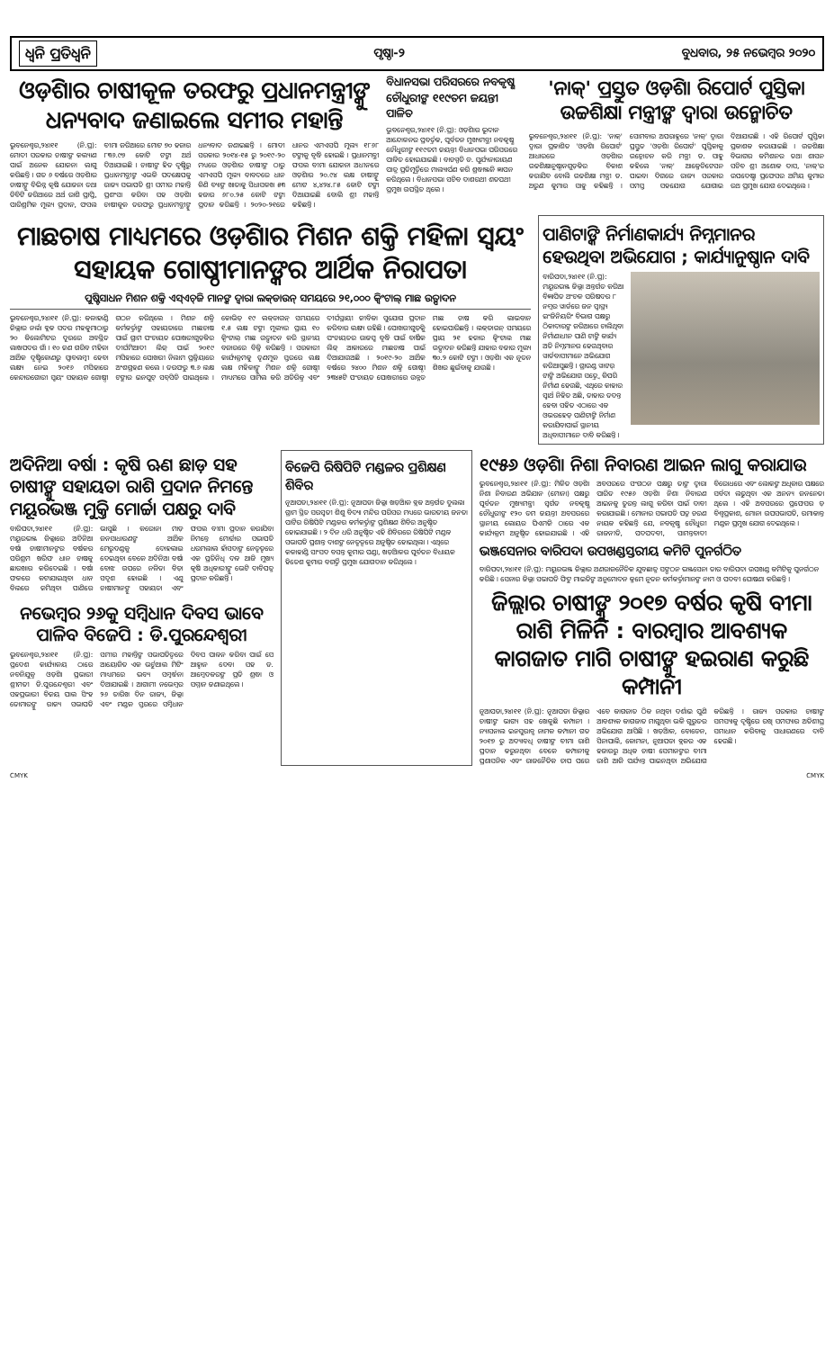ଧ୍ୱନି ପ୍ରତିଧ୍ୱନି ପୃଷ୍ଠା-୨ ବୁଧବାର, ୨୫ ନଭେମ୍ବର ୨୦୨୦
ଓଡ଼ିଶାର ଚାଷୀକୂଳ ତରଫରୁ ପ୍ରଧାନମନ୍ତ୍ରୀଙ୍କୁ ଧନ୍ୟବାଦ ଜଣାଇଲେ ସମୀର ମହାନ୍ତି
ଭୁବନେଶ୍ୱର,୨୪।୧୧ (ନି.ପ୍ର): ମୋଦୀ ସରକାର ଚାଷୀଙ୍କ କଲ୍ୟାଣ ପାଇଁ ଅନେକ ଯୋଜନା ଲାଗୁ କରିଛନ୍ତି । ଗତ ୬ ବର୍ଷରେ ଓଡ଼ିଶାର ଚାଷୀଙ୍କୁ ବିଭିନ୍ନ କୃଷି ଯୋଜନା ତଥା ଡିବିଟି ଜରିଆରେ ଅର୍ଥ ରାଶି ପ୍ରାପ୍ତି, ପାରିଶ୍ରମିକ ମୂଲ୍ୟ ପ୍ରଦାନ, ଫସଲ ବୀମା ଜରିଆରେ ମୋଟ ୭୦ ହଜାର ୮୩୬.୯୭ କୋଟି ଟଙ୍କା ଅର୍ଥ ଦିଆଯାଇଛି । ଚାଷୀଙ୍କ ହିତ ଦୃଷ୍ଟିରୁ ପ୍ରଧାନମନ୍ତ୍ରୀଙ୍କ ଏଭଳି ପଦକ୍ଷେପକୁ ରାଜ୍ୟ ସଭାପତି ଶ୍ରୀ ସମୀର ମହାନ୍ତି ପ୍ରଶଂସା କରିବା ସହ ଓଡ଼ିଶା ଚାଷୀକୂଳ ତରଫରୁ ପ୍ରଧାନମନ୍ତ୍ରୀଙ୍କୁ ଧନ୍ୟବାଦ ଜଣାଇଛନ୍ତି । ମୋଦୀ ସରକାର ୨୦୧୪-୧୫ ରୁ ୨୦୧୯-୨୦ ମଧ୍ୟରେ ଓଡ଼ିଶାର ଚାଷୀଙ୍କ ଠାରୁ ଏମଏସପି ମୂଲ୍ୟ ବାବଦରେ ଧାନ କିଣି ବ୍ୟାଙ୍କ ଖାତାକୁ ସିଧାସଳଖ ୫୩ ହଜାର ୬୮୦.୨୫ କୋଟି ଟଙ୍କା ପ୍ରଦାନ କରିଛନ୍ତି । ୨୦୨୦-୨୧ରେ ଧାନର ଏମଏସପି ମୂଲ୍ୟ ୧୮୬୮ ଟଙ୍କାକୁ ବୃଦ୍ଧି ହୋଇଛି । ପ୍ରଧାନମନ୍ତ୍ରୀ ଫସଲ ବୀମା ଯୋଜନା ଅଧୀନରେ ଓଡ଼ିଶାର ୨୦.୯୪ ଲକ୍ଷ ଚାଷୀଙ୍କୁ ମୋଟ ୪,୪୨୪.୮୫ କୋଟି ଟଙ୍କା ଦିଆଯାଇଛି ବୋଲି ଶ୍ରୀ ମହାନ୍ତି କହିଛନ୍ତି ।
ବିଧାନସଭା ପରିସରରେ ନବକୃଷ୍ଣ ଚୌଧୁରୀଙ୍କ ୧୧୯ତମ ଜୟନ୍ତୀ ପାଳିତ
ଭୁବନେଶ୍ୱର,୨୪।୧୧ (ନି.ପ୍ର): ଓଡ଼ିଶାର ଭୂଦାନ ଆନ୍ଦୋଳନର ପ୍ରବର୍ତ୍ତକ, ପୂର୍ବତନ ମୁଖ୍ୟମନ୍ତ୍ରୀ ନବକୃଷ୍ଣ ଚୌଧୁରୀଙ୍କ ୧୧୯ତମ ଜୟନ୍ତୀ ବିଧାନସଭା ପରିସରରେ ପାଳିତ ହୋଇଯାଇଛି । ବାଚସ୍ପତି ଡ. ସୂର୍ଯ୍ୟନାରାୟଣ ପାତ୍ର ପ୍ରତିମୂର୍ତ୍ତିରେ ମାଲ୍ୟାର୍ପଣ କରି ଶ୍ରଦ୍ଧାଞ୍ଜଳି ଜ୍ଞାପନ କରିଥିଲେ । ବିଧାନସଭା ସଚିବ ଦାଶରଥୀ ଶତପଥୀ ପ୍ରମୁଖ ଉପସ୍ଥିତ ଥିଲେ ।
'ନାକ୍' ପ୍ରସ୍ତୁତ ଓଡ଼ିଶା ରିପୋର୍ଟ ପୁସ୍ତିକା ଉଚ୍ଚଶିକ୍ଷା ମନ୍ତ୍ରୀଙ୍କ ଦ୍ୱାରା ଉନ୍ମୋଚିତ
ଭୁବନେଶ୍ୱର,୨୪।୧୧ (ନି.ପ୍ର): 'ନାକ୍' ଦ୍ୱାରା ପ୍ରକାଶିତ 'ଓଡ଼ିଶା ରିପୋର୍ଟ' ଆଧାରରେ ଓଡ଼ିଶାର ଉଚ୍ଚଶିକ୍ଷାନୁଷ୍ଠାନଗୁଡ଼ିକର ବିକାଶ କରାଯିବ ବୋଲି ଉଚ୍ଚଶିକ୍ଷା ମନ୍ତ୍ରୀ ଡ. ଅରୁଣ କୁମାର ସାହୁ କହିଛନ୍ତି । ସୋମବାର ଅପରାହ୍ନରେ 'ନାକ୍' ଦ୍ୱାରା ପ୍ରସ୍ତୁତ 'ଓଡ଼ିଶା ରିପୋର୍ଟ' ପୁସ୍ତିକାକୁ ଉନ୍ମୋଚନ କରି ମନ୍ତ୍ରୀ ଡ. ସାହୁ କହିଲେ 'ନାକ୍' ଆକ୍ରେଡିଟେସନ ପାଇବା ଦିଗରେ ରାଜ୍ୟ ସରକାର ସମସ୍ତ ସହଯୋଗ ଯୋଗାଇ ଦିଆଯାଉଛି । ଏହି ରିପୋର୍ଟ ପୁସ୍ତିକା ପ୍ରକାଶକ କରାଯାଇଛି । ଉଚ୍ଚଶିକ୍ଷା ବିଭାଗର କମିଶନର ତଥା ଶାସନ ସଚିବ ଶ୍ରୀ ଅଶୋକ ଦାସ, 'ନାକ୍'ର ଉପଦେଷ୍ଟା ପ୍ରଫେସର ଅମିୟ କୁମାର ରଥ ପ୍ରମୁଖ ଯୋଗ ଦେଇଥିଲେ ।
ମାଛଚାଷ ମାଧ୍ୟମରେ ଓଡ଼ିଶାର ମିଶନ ଶକ୍ତି ମହିଳା ସ୍ୱୟଂ ସହାୟକ ଗୋଷ୍ଠୀମାନଙ୍କର ଆର୍ଥିକ ନିରାପତା
ପୁଷ୍ଟିସାଧନ ମିଶନ ଶକ୍ତି ଏସ୍‌ଏଚ୍‌ଜି ମାନଙ୍କ ଦ୍ୱାରା ଲକ୍‌ଡାଉନ୍ ସମୟରେ ୨୧,୦୦୦ କ୍ୱିଂଟାଲ୍ ମାଛ ଉତ୍ପାଦନ
ଭୁବନେଶ୍ୱର,୨୪।୧୧ (ନି.ପ୍ର): କଳାହାଣ୍ଡି ଜିଲ୍ଲାର ନର୍ଲା ବ୍ଲକ ସଦର ମହକୁମାଠାରୁ ୨୦ କିଲୋମିଟର ଦୂରରେ ଅବସ୍ଥିତ ଲାଖପଦର ଗାଁ । ୧୦ ଜଣ ଗରିବ ମହିଳା ଆର୍ଥିକ ଦୃଷ୍ଟିକୋଣରୁ ସ୍ୱାବଲମ୍ବୀ ହେବା ଲକ୍ଷ୍ୟ ନେଇ ୨୦୧୬ ମସିହାରେ କେନ୍ଦାରଗୋରୀ ସ୍ୱୟଂ ସହାୟକ ଗୋଷ୍ଠୀ ଗଠନ କରିଥିଲେ । ମିଶନ ଶକ୍ତି କର୍ମକର୍ତ୍ତାଙ୍କ ସହାୟତାରେ ମାଛଚାଷ ପାଇଁ ଗ୍ରାମ ପଂଚାୟତ ପୋଖରୀଗୁଡ଼ିକର ଦୀର୍ଘମିଆଦୀ ଲିଜ୍ ପାଇଁ ୨୦୧୯ ମସିହାରେ ପୋଖରୀ ନିଲାମ ପ୍ରକ୍ରିୟାରେ ଅଂଶଗ୍ରହଣ କଲେ । ତରଫରୁ ୩.୬ ଲକ୍ଷ ଟଙ୍କାର ଇନପୁଟ୍ ସବ୍‌ସିଡି ପାଇଥିଲେ । କୋଭିଡ୍ ୧୯ ଲକ୍‌ଡାଉନ୍ ସମୟରେ ୧.୫ ଲକ୍ଷ ଟଙ୍କା ମୂଲ୍ୟର ପ୍ରାୟ ୧୦ କ୍ୱିଂଟାଲ୍ ମାଛ ଉତ୍ପାଦନ କରି ସ୍ଥାନୀୟ ବଜାରରେ ବିକ୍ରି କରିଛନ୍ତି । ସରକାରୀ କାର୍ଯ୍ୟକ୍ରମକୁ ତୃଣମୂଳ ସ୍ତରରେ ଲକ୍ଷ ଲକ୍ଷ ମହିଳାଙ୍କୁ ମିଶନ ଶକ୍ତି ଗୋଷ୍ଠୀ ମାଧ୍ୟମରେ ସାମିଲ କରି ଅତିରିକ୍ତ ଏବଂ ଦୀର୍ଘସ୍ଥାୟୀ ଜୀବିକା ସୁଯୋଗ ପ୍ରଦାନ କରିବାର ଲକ୍ଷ୍ୟ ରହିଛି । ପୋଖରୀଗୁଡ଼ିକୁ ପଂଚାୟତର ରାଜସ୍ୱ ବୃଦ୍ଧି ପାଇଁ ବାର୍ଷିକ ଲିଜ୍ ଆକାରରେ ମାଛଚାଷ ପାଇଁ ଦିଆଯାଉଅଛି । ୨୦୧୯-୨୦ ଆର୍ଥିକ ବର୍ଷରେ ୨୪୦୦ ମିଶନ ଶକ୍ତି ଗୋଷ୍ଠୀ ୨୩୪୫ଟି ପଂଚାୟତ ପୋଖରୀରେ ଉନ୍ନତ ମାଛ ଚାଷ କରି ଲାଭବାନ ହୋଇପାରିଛନ୍ତି । ଲକ୍‌ଡାଉନ୍ ସମୟରେ ପ୍ରାୟ ୨୧ ହଜାର କ୍ୱିଂଟାଲ ମାଛ ଉତ୍ପାଦନ କରିଛନ୍ତି ଯାହାର ବଜାର ମୂଲ୍ୟ ୩୦.୨ କୋଟି ଟଙ୍କା । ଓଡ଼ିଶା ଏକ ନୂତନ ଶିଖର ଛୁଇଁବାକୁ ଯାଉଛି ।
ପାଣିଟାଙ୍କି ନିର୍ମାଣକାର୍ଯ୍ୟ ନିମ୍ନମାନର ହେଉଥିବା ଅଭିଯୋଗ ; କାର୍ଯ୍ୟାନୁଷ୍ଠାନ ଦାବି
ବାରିପଦା,୨୪।୧୧ (ନି.ପ୍ର): ମୟୂରଭଞ୍ଜ ଜିଲ୍ଲା ଅନ୍ତର୍ଗତ କରିଆ ବିଜ୍ଞାପିତ ଅଂଚଳ ପରିଷଦର ୮ ନମ୍ବର ୱାର୍ଡରେ ଜନ ସ୍ୱାସ୍ଥ୍ୟ ଇଂଜିନିୟରିଂ ବିଭାଗ ପକ୍ଷରୁ ଠିକାଦାରଙ୍କ ଜରିଆରେ ଚାଲିଥିବା ନିର୍ମାଣାଧୀନ ପାଣି ଟାଙ୍କି କାର୍ଯ୍ୟ ଅତି ନିମ୍ନମାନର ହେଉଥିବାର ୱାର୍ଡବାସୀମାନେ ଅଭିଯୋଗ କରିଆସୁଛନ୍ତି । ଗ୍ରାଉଣ୍ଡ ୱାଟର୍ ଟାଙ୍କି ଅଭିଯୋଗ ସତ୍ତ୍ୱେ କିପରି ନିର୍ମାଣ ହେଉଛି, ଏଥିରେ କାହାର ସ୍ୱାର୍ଥ ନିହିତ ଅଛି, ତାହାର ତଦନ୍ତ ହେବା ସହିତ ଏଠାରେ ଏକ ଓଭରହେଡ୍ ପାଣିଟାଙ୍କି ନିର୍ମାଣ କରାଯିବାପାଇଁ ସ୍ଥାନୀୟ ଅଧିବାସୀମାନେ ଦାବି କରିଛନ୍ତି ।
ଅଦିନିଆ ବର୍ଷା : କୃଷି ଋଣ ଛାଡ଼ ସହ ଚାଷୀଙ୍କୁ ସହାୟତା ରାଶି ପ୍ରଦାନ ନିମନ୍ତେ ମୟୂରଭଞ୍ଜ ମୁକ୍ତି ମୋର୍ଚ୍ଚା ପକ୍ଷରୁ ଦାବି
ବାରିପଦା,୨୪।୧୧ (ନି.ପ୍ର): ମୟୂରଭଞ୍ଜ ଜିଲ୍ଲାରେ ଅଦିନିଆ ବର୍ଷା ଚାଷୀମାନଙ୍କର ବର୍ଷକର ପରିଶ୍ରମ ଖରିଫ ଧାନ ଚାଷକୁ ଛାରଖାର କରିଦେଇଛି । ବର୍ଷା ଫଳରେ କଟାଯାଇଥିବା ଧାନ ବିଲରେ ଜମିଥିବା ପାଣିରେ ଭାସୁଛି । କରୋନା ମାଡ଼ ଜନସାଧାରଣଙ୍କ ଆର୍ଥିକ ମେରୁଦଣ୍ଡକୁ ଦୋହଲାଇ ଦେଇଥିବା ବେଳେ ଅଦିନିଆ ବର୍ଷା ବୋଝ ଉପରେ ନଳିତା ବିଡ଼ା ସଦୃଶ ହୋଇଛି । ଏଣୁ ଚାଷୀମାନଙ୍କୁ ସହାୟତା ଏବଂ ଫସଲ ବୀମା ପ୍ରଦାନ କରାଯିବା ନିମନ୍ତେ ମୋର୍ଚ୍ଚାର ସଭାପତି ଧରମଲାଲ ହାଁସଦାଙ୍କ ନେତୃତ୍ୱରେ ଏକ ପ୍ରତିନିଧି ଦଳ ଆଜି ମୁଖ୍ୟ କୃଷି ଅଧିକାରୀଙ୍କୁ ଭେଟି ଦାବିପତ୍ର ପ୍ରଦାନ କରିଛନ୍ତି ।
ନଭେମ୍ବର ୨୬କୁ ସମ୍ବିଧାନ ଦିବସ ଭାବେ ପାଳିବ ବିଜେପି : ଡି.ପୁରନ୍ଦେଶ୍ୱରୀ
ଭୁବନେଶ୍ୱର,୨୪।୧୧ (ନି.ପ୍ର): ପ୍ରଦେଶ କାର୍ଯ୍ୟାଳୟ ଠାରେ ନବନିଯୁକ୍ତ ଓଡ଼ିଶା ପ୍ରଭାରୀ ଶ୍ରୀମତୀ ଡି.ପୁରନ୍ଦେଶ୍ୱରୀ ଏବଂ ସହପ୍ରଭାରୀ ବିଜୟ ପାଲ ସିଂହ ତୋମାରଙ୍କୁ ରାଜ୍ୟ ସଭାପତି ସମୀର ମହାନ୍ତିଙ୍କ ସଭାପତିତ୍ୱରେ ଆୟୋଜିତ ଏକ ଭର୍ଚୁଆଲ ମିଟିଂ ମାଧ୍ୟମରେ ଭବ୍ୟ ସମ୍ବର୍ଦ୍ଧନା ଦିଆଯାଇଛି । ଆଗାମୀ ନଭେମ୍ବର ୨୬ ତାରିଖ ଦିନ ରାଜ୍ୟ, ଜିଲ୍ଲା ଏବଂ ମଣ୍ଡଳ ସ୍ତରରେ ସମ୍ବିଧାନ ଦିବସ ପାଳନ କରିବା ପାଇଁ ସେ ଆହ୍ୱାନ ଦେବା ସହ ଡ. ଆମ୍ବେଦକରଙ୍କ ପ୍ରତି ଶ୍ରଦ୍ଧା ଓ ସମ୍ମାନ ଜଣାଇଥିଲେ ।
ବିଜେପି ରିଷିପିଟି ମଣ୍ଡଳର ପ୍ରଶିକ୍ଷଣ ଶିବିର
ନୂଆପଡା,୨୪।୧୧ (ନି.ପ୍ର): ନୂଆପଡା ଜିଲ୍ଲା ଖଡ଼ିଆଳ ବ୍ଲକ ଅନ୍ତର୍ଗତ ଦୁଲଲା ଗ୍ରାମ ସ୍ଥିତ ସରସ୍ୱତୀ ଶିଶୁ ବିଦ୍ୟା ମନ୍ଦିର ପରିସର ମଧ୍ୟରେ ଭାରତୀୟ ଜନତା ପାର୍ଟିର ରିଷିପିଟି ମଣ୍ଡଳର କର୍ମକର୍ତ୍ତାଙ୍କ ପ୍ରଶିକ୍ଷଣ ଶିବିର ଅନୁଷ୍ଠିତ ହୋଇଯାଇଛି । ୨ ଦିନ ଧରି ଅନୁଷ୍ଠିତ ଏହି ଶିବିରରେ ରିଷିପିଟି ମଣ୍ଡଳ ସଭାପତି ପ୍ରଶାନ୍ତ ଦାଶଙ୍କ ନେତୃତ୍ୱରେ ଅନୁଷ୍ଠିତ ହୋଇଥିଲା । ଏଥିରେ କଳାହାଣ୍ଡି ସାଂସଦ ବସନ୍ତ କୁମାର ପଣ୍ଡା, ଖଡ଼ିଆଳର ପୂର୍ବତନ ବିଧାୟକ ହିତେଶ କୁମାର ବଗର୍ତ୍ତି ପ୍ରମୁଖ ଯୋଗଦାନ କରିଥିଲେ ।
୧୯୫୬ ଓଡ଼ିଶା ନିଶା ନିବାରଣ ଆଇନ ଲାଗୁ କରାଯାଉ
ଭୁବନେଶ୍ୱର,୨୪।୧୧ (ନି.ପ୍ର): ମିଳିତ ଓଡ଼ିଶା ନିଶା ନିବାରଣ ଅଭିଯାନ (ମୋନା) ପକ୍ଷରୁ ପୂର୍ବତନ ମୁଖ୍ୟମନ୍ତ୍ରୀ ସ୍ୱର୍ଗତ ନବକୃଷ୍ଣ ଚୌଧୁରୀଙ୍କ ୧୨୦ ତମ ଜୟନ୍ତୀ ଅବସରରେ ସ୍ଥାନୀୟ ଲୋୟର ପିଏମଜି ଠାରେ ଏକ କାର୍ଯ୍ୟକ୍ରମ ଅନୁଷ୍ଠିତ ହୋଇଯାଇଛି । ଏହି ଅବସରରେ ସଂଗଠନ ପକ୍ଷରୁ ତାଙ୍କ ଦ୍ୱାରା ପାରିତ ୧୯୫୬ ଓଡ଼ିଶା ନିଶା ନିବାରଣ ଆଇନକୁ ତୁରନ୍ତ ଲାଗୁ କରିବା ପାଇଁ ଦାବୀ କରାଯାଇଛି । ମୋନାର ସଭାପତି ପଦ୍ମ ଚରଣ ନାୟକ କହିଛନ୍ତି ଯେ, ନବକୃଷ୍ଣ ଚୌଧୁରୀ ରାଜନୀତି, ପଦପଦବୀ, ସାମନ୍ତବାଦୀ ବିରୋଧରେ ଏବଂ ଲୋକଙ୍କ ଅଧିକାର ପକ୍ଷରେ ସର୍ବଦା ଲଢୁଥିବା ଏକ ଅନନ୍ୟ ଜନନେତା ଥିଲେ । ଏହି ଅବସରରେ ପ୍ରଫେସର ଡ଼ ବିଶ୍ୱପ୍ରକାଶ, ମୋନା ଉପସଭାପତି, ରମାକାନ୍ତ ମଣ୍ଡଳ ପ୍ରମୁଖ ଯୋଗ ଦେଇଥିଲେ ।
ଭଞ୍ଜସେନାର ବାରିପଦା ଉପଖଣ୍ଡସ୍ତରୀୟ କମିଟି ପୁନର୍ଗଠିତ
ବାରିପଦା,୨୪।୧୧ (ନି.ପ୍ର): ମୟୂରଭଞ୍ଜ ଜିଲ୍ଲାର ଅଣରାଜନୈତିକ ଯୁବଛାତ୍ର ସଙ୍ଗଠନ ଭଞ୍ଜସେନା ତାର ବାରିପଦା ଉପଖଣ୍ଡ କମିଟିକୁ ପୁନର୍ଗଠନ କରିଛି । ସେନାର ଜିଲ୍ଲା ସଭାପତି ଫିଟୁ ମାଇତିଙ୍କ ଅନୁମୋଦନ କ୍ରମେ ନୂତନ କର୍ମକର୍ତ୍ତାମାନଙ୍କ ନାମ ଓ ପଦବୀ ଘୋଷଣା କରିଛନ୍ତି ।
ଜିଲ୍ଲାର ଚାଷୀଙ୍କୁ ୨୦୧୭ ବର୍ଷର କୃଷି ବୀମା ରାଶି ମିଳିନି : ବାରମ୍ବାର ଆବଶ୍ୟକ କାଗଜାତ ମାଗି ଚାଷୀଙ୍କୁ ହଇରାଣ କରୁଛି କମ୍ପାନୀ
ନୂଆପଡା,୨୪।୧୧ (ନି.ପ୍ର): ନୂଆପଡା ଜିଲ୍ଲାର ଚାଷୀଙ୍କ ଭାଗ୍ୟ ସହ ଖେଳୁଛି କମ୍ପାନୀ । ନ୍ୟାସନାଲ ଇନସୁରାନ୍ସ ନାମକ କମ୍ପାନୀ ଗତ ୨୦୧୭ ରୁ ଅଦ୍ୟାବଧି ଚାଷୀଙ୍କ ବୀମା ରାଶି ପ୍ରଦାନ କରୁନଥିବା ବେଳେ କମ୍ପାନୀକୁ ପ୍ରଶାସନିକ ଏବଂ ରାଜନୈତିକ ଚାପ ପରେ ଏବେ କାଗଜାତ ଠିକ ନଥିବା ଦର୍ଶାଇ ପୁଣି ଆବଶ୍ୟକ କାଗଜାତ ମାଗୁଥିବା ଭଳି ଗୁରୁତର ଅଭିଯୋଗ ଆସିଛି । ଖଡ଼ିଆଳ, ବୋଡେନ, ସିନାପାଲି, କୋମନା, ନୂଆପଡା ବ୍ଲକର ଏକ ହଜାରରୁ ଅଧିକ ଚାଷୀ ସେମାନଙ୍କର ବୀମା ରାଶି ଆଜି ପର୍ଯ୍ୟନ୍ତ ପାଇନଥିବା ଅଭିଯୋଗ କରିଛନ୍ତି । ରାଜ୍ୟ ସରକାର ଚାଷୀଙ୍କ ସମସ୍ୟାକୁ ଦୃଷ୍ଟିରେ ରଖି ସମସ୍ୟାର ଅତିଶୀଘ୍ର ସମାଧାନ କରିବାକୁ ସାଧାରଣରେ ଦାବି ହେଉଛି ।
CMYK CMYK